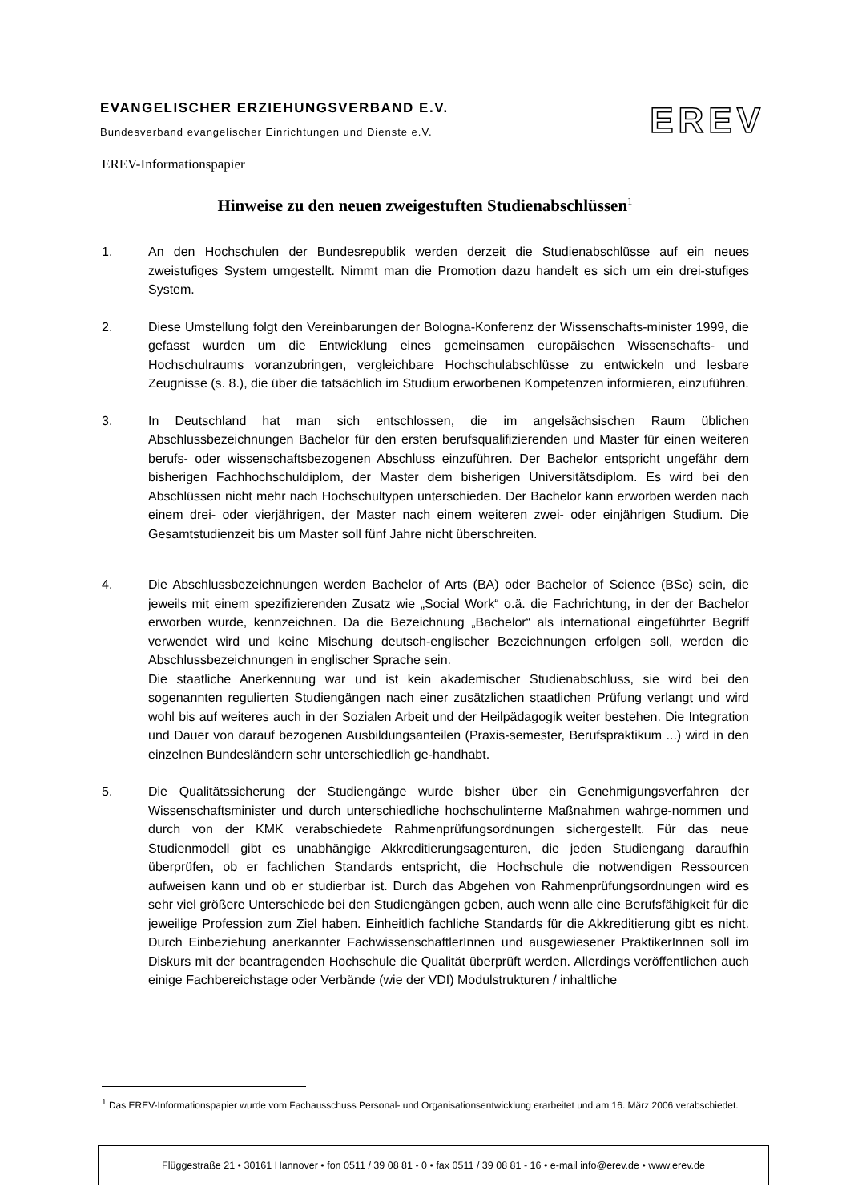EVANGELISCHER ERZIEHUNGSVERBAND E.V.
Bundesverband evangelischer Einrichtungen und Dienste e.V.
EREV
EREV-Informationspapier
Hinweise zu den neuen zweigestuften Studienabschlüssen<sup>1</sup>
1. An den Hochschulen der Bundesrepublik werden derzeit die Studienabschlüsse auf ein neues zweistufiges System umgestellt. Nimmt man die Promotion dazu handelt es sich um ein drei-stufiges System.
2. Diese Umstellung folgt den Vereinbarungen der Bologna-Konferenz der Wissenschafts-minister 1999, die gefasst wurden um die Entwicklung eines gemeinsamen europäischen Wissenschafts- und Hochschulraums voranzubringen, vergleichbare Hochschulabschlüsse zu entwickeln und lesbare Zeugnisse (s. 8.), die über die tatsächlich im Studium erworbenen Kompetenzen informieren, einzuführen.
3. In Deutschland hat man sich entschlossen, die im angelsächsischen Raum üblichen Abschlussbezeichnungen Bachelor für den ersten berufsqualifizierenden und Master für einen weiteren berufs- oder wissenschaftsbezogenen Abschluss einzuführen. Der Bachelor entspricht ungefähr dem bisherigen Fachhochschuldiplom, der Master dem bisherigen Universitätsdiplom. Es wird bei den Abschlüssen nicht mehr nach Hochschultypen unterschieden. Der Bachelor kann erworben werden nach einem drei- oder vierjährigen, der Master nach einem weiteren zwei- oder einjährigen Studium. Die Gesamtstudienzeit bis um Master soll fünf Jahre nicht überschreiten.
4. Die Abschlussbezeichnungen werden Bachelor of Arts (BA) oder Bachelor of Science (BSc) sein, die jeweils mit einem spezifizierenden Zusatz wie „Social Work“ o.ä. die Fachrichtung, in der der Bachelor erworben wurde, kennzeichnen. Da die Bezeichnung „Bachelor“ als international eingeführter Begriff verwendet wird und keine Mischung deutsch-englischer Bezeichnungen erfolgen soll, werden die Abschlussbezeichnungen in englischer Sprache sein.
Die staatliche Anerkennung war und ist kein akademischer Studienabschluss, sie wird bei den sogenannten regulierten Studiengängen nach einer zusätzlichen staatlichen Prüfung verlangt und wird wohl bis auf weiteres auch in der Sozialen Arbeit und der Heilpädagogik weiter bestehen. Die Integration und Dauer von darauf bezogenen Ausbildungsanteilen (Praxis-semester, Berufspraktikum ...) wird in den einzelnen Bundesländern sehr unterschiedlich ge-handhabt.
5. Die Qualitätssicherung der Studiengänge wurde bisher über ein Genehmigungsverfahren der Wissenschaftsminister und durch unterschiedliche hochschulinterne Maßnahmen wahrge-nommen und durch von der KMK verabschiedete Rahmenprüfungsordnungen sichergestellt. Für das neue Studienmodell gibt es unabhängige Akkreditierungsagenturen, die jeden Studiengang daraufhin überprüfen, ob er fachlichen Standards entspricht, die Hochschule die notwendigen Ressourcen aufweisen kann und ob er studierbar ist. Durch das Abgehen von Rahmenprüfungsordnungen wird es sehr viel größere Unterschiede bei den Studiengängen geben, auch wenn alle eine Berufsfähigkeit für die jeweilige Profession zum Ziel haben. Einheitlich fachliche Standards für die Akkreditierung gibt es nicht. Durch Einbeziehung anerkannter FachwissenschaftlerInnen und ausgewiesener PraktikerInnen soll im Diskurs mit der beantragenden Hochschule die Qualität überprüft werden. Allerdings veröffentlichen auch einige Fachbereichstage oder Verbände (wie der VDI) Modulstrukturen / inhaltliche
<sup>1</sup> Das EREV-Informationspapier wurde vom Fachausschuss Personal- und Organisationsentwicklung erarbeitet und am 16. März 2006 verabschiedet.
Flüggestraße 21 • 30161 Hannover • fon 0511 / 39 08 81 - 0 • fax 0511 / 39 08 81 - 16 • e-mail info@erev.de • www.erev.de